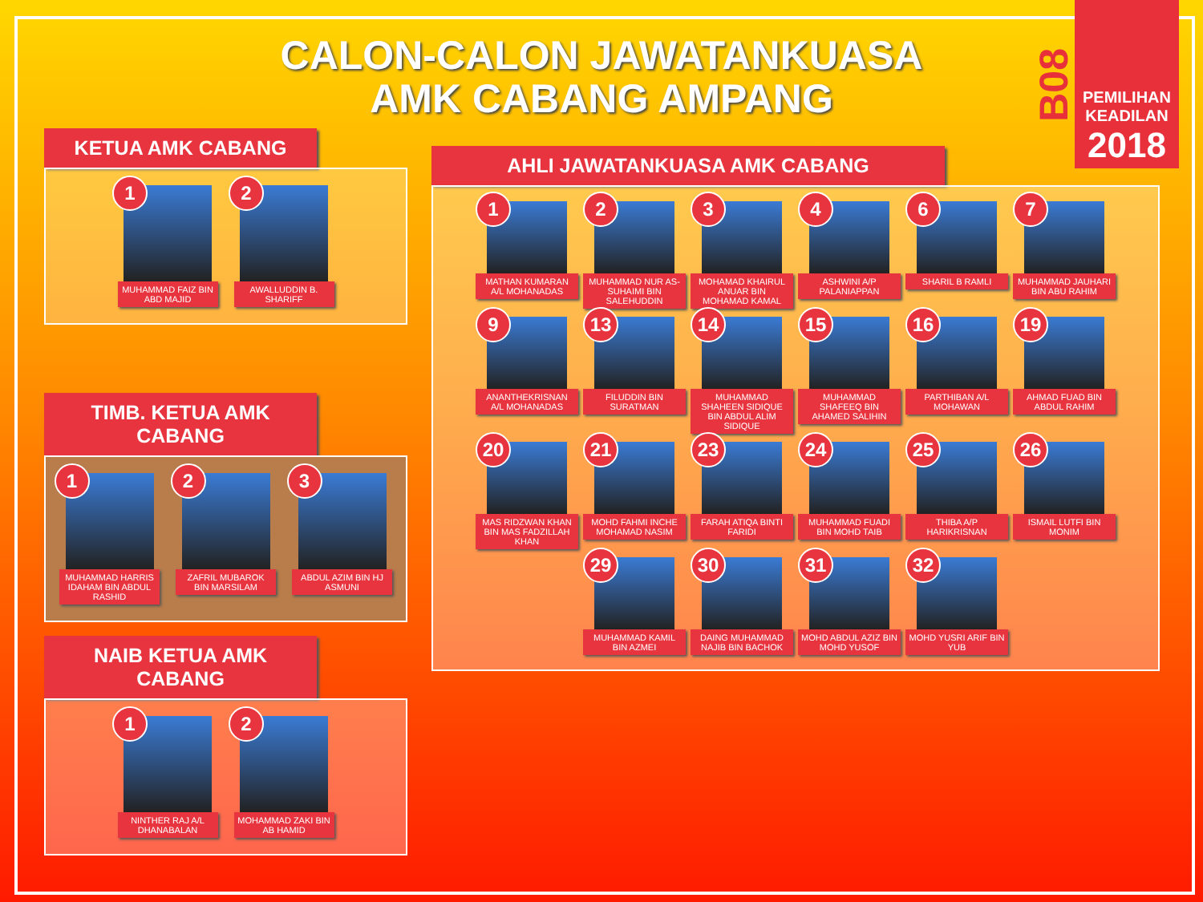CALON-CALON JAWATANKUASA
AMK CABANG AMPANG
B08
PEMILIHAN
KEADILAN
2018
KETUA AMK CABANG
1
MUHAMMAD FAIZ BIN ABD MAJID
2
AWALLUDDIN B. SHARIFF
TIMB. KETUA AMK CABANG
1
MUHAMMAD HARRIS IDAHAM BIN ABDUL RASHID
2
ZAFRIL MUBAROK BIN MARSILAM
3
ABDUL AZIM BIN HJ ASMUNI
NAIB KETUA AMK CABANG
1
NINTHER RAJ A/L DHANABALAN
2
MOHAMMAD ZAKI BIN AB HAMID
AHLI JAWATANKUASA AMK CABANG
1
MATHAN KUMARAN A/L MOHANADAS
2
MUHAMMAD NUR AS-SUHAIMI BIN SALEHUDDIN
3
MOHAMAD KHAIRUL ANUAR BIN MOHAMAD KAMAL
4
ASHWINI A/P PALANIAPPAN
6
SHARIL B RAMLI
7
MUHAMMAD JAUHARI BIN ABU RAHIM
9
ANANTHEKRISNAN A/L MOHANADAS
13
FILUDDIN BIN SURATMAN
14
MUHAMMAD SHAHEEN SIDIQUE BIN ABDUL ALIM SIDIQUE
15
MUHAMMAD SHAFEEQ BIN AHAMED SALIHIN
16
PARTHIBAN A/L MOHAWAN
19
AHMAD FUAD BIN ABDUL RAHIM
20
MAS RIDZWAN KHAN BIN MAS FADZILLAH KHAN
21
MOHD FAHMI INCHE MOHAMAD NASIM
23
FARAH ATIQA BINTI FARIDI
24
MUHAMMAD FUADI BIN MOHD TAIB
25
THIBA A/P HARIKRISNAN
26
ISMAIL LUTFI BIN MONIM
29
MUHAMMAD KAMIL BIN AZMEI
30
DAING MUHAMMAD NAJIB BIN BACHOK
31
MOHD ABDUL AZIZ BIN MOHD YUSOF
32
MOHD YUSRI ARIF BIN YUB